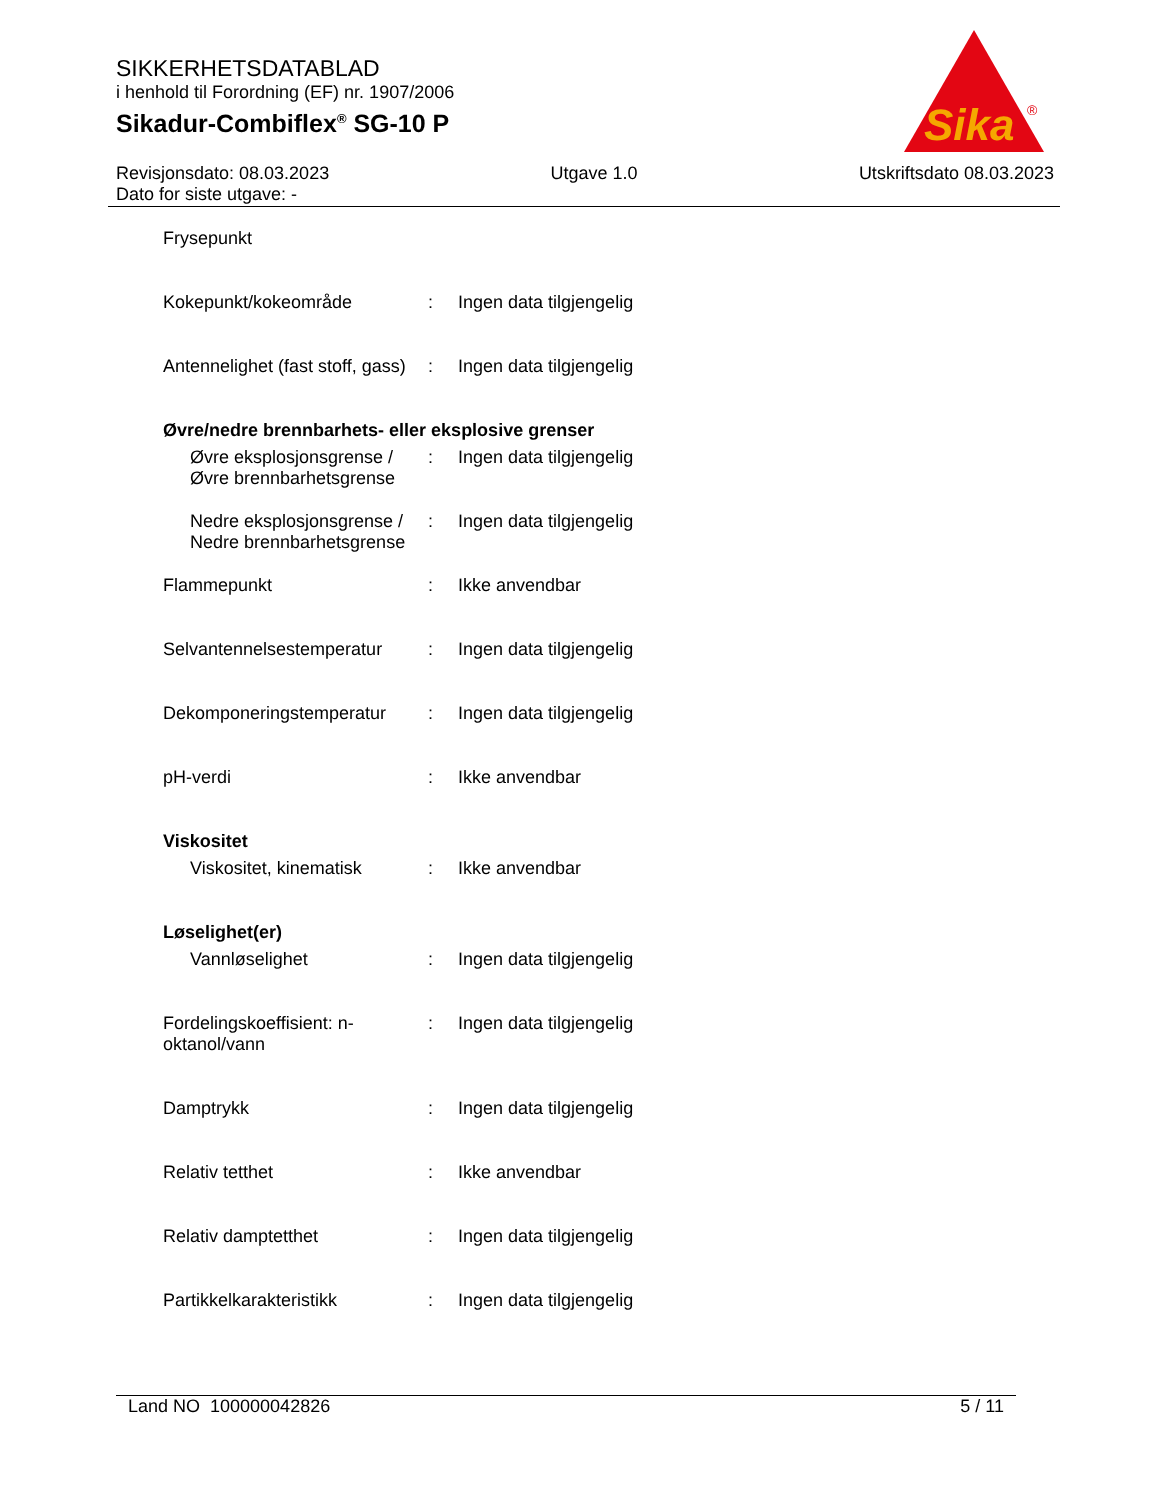SIKKERHETSDATABLAD
i henhold til Forordning (EF) nr. 1907/2006
Sikadur-Combiflex<sup>®</sup> SG-10 P
Sika
®
Revisjonsdato: 08.03.2023
Dato for siste utgave: -
Utgave 1.0 Utskriftsdato 08.03.2023
Frysepunkt
Kokepunkt/kokeområde : Ingen data tilgjengelig
Antennelighet (fast stoff, gass)
: Ingen data tilgjengelig
Øvre/nedre brennbarhets- eller eksplosive grenser
Øvre eksplosjonsgrense / Øvre brennbarhetsgrense
: Ingen data tilgjengelig
Nedre eksplosjonsgrense / Nedre brennbarhetsgrense
: Ingen data tilgjengelig
Flammepunkt : Ikke anvendbar
Selvantennelsestemperatur
: Ingen data tilgjengelig
Dekomponeringstemperatur : Ingen data tilgjengelig
pH-verdi : Ikke anvendbar
Viskositet
Viskositet, kinematisk : Ikke anvendbar
Løselighet(er)
Vannløselighet : Ingen data tilgjengelig
Fordelingskoeffisient: n-oktanol/vann
: Ingen data tilgjengelig
Damptrykk : Ingen data tilgjengelig
Relativ tetthet : Ikke anvendbar
Relativ damptetthet : Ingen data tilgjengelig
Partikkelkarakteristikk : Ingen data tilgjengelig
Land NO 100000042826 5 / 11